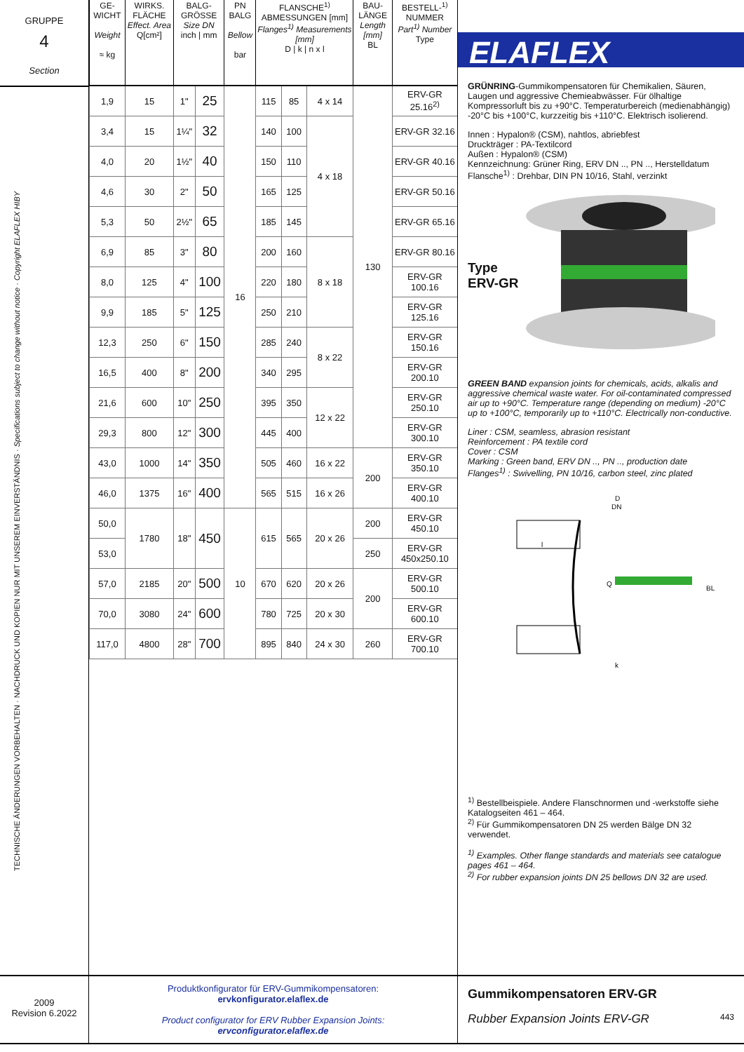GRUPPE
4
Section
TECHNISCHE ÄNDERUNGEN VORBEHALTEN · NACHDRUCK UND KOPIEN NUR MIT UNSEREM EINVERSTÄNDNIS · Specifications subject to change without notice · Copyright ELAFLEX HIBY
| GE-WICHT Weight ≈ kg | WIRKS. FLÄCHE Effect. Area Q[cm²] | BALG-GRÖSSE Size DN inch / mm | | PN BALG Bellow bar | FLANSCHE<sup>1)</sup> ABMESSUNGEN [mm] Flanges<sup>1)</sup> Measurements [mm] D / k / n x l | | | BAU-LÄNGE Length [mm] BL | BESTELL-<sup>1)</sup> NUMMER Part<sup>1)</sup> Number Type |
| --- | --- | --- | --- | --- | --- | --- | --- | --- | --- |
| 1,9 | 15 | 1" | 25 | 16 | 115 | 85 | 4 x 14 | 130 | ERV-GR 25.16<sup>2)</sup> |
| 3,4 | 15 | 1¼" | 32 | | 140 | 100 | 4 x 18 | | ERV-GR 32.16 |
| 4,0 | 20 | 1½" | 40 | | 150 | 110 | | | ERV-GR 40.16 |
| 4,6 | 30 | 2" | 50 | | 165 | 125 | | | ERV-GR 50.16 |
| 5,3 | 50 | 2½" | 65 | | 185 | 145 | | | ERV-GR 65.16 |
| 6,9 | 85 | 3" | 80 | | 200 | 160 | 8 x 18 | | ERV-GR 80.16 |
| 8,0 | 125 | 4" | 100 | | 220 | 180 | | | ERV-GR 100.16 |
| 9,9 | 185 | 5" | 125 | | 250 | 210 | | | ERV-GR 125.16 |
| 12,3 | 250 | 6" | 150 | | 285 | 240 | 8 x 22 | | ERV-GR 150.16 |
| 16,5 | 400 | 8" | 200 | | 340 | 295 | | | ERV-GR 200.10 |
| 21,6 | 600 | 10" | 250 | | 395 | 350 | 12 x 22 | | ERV-GR 250.10 |
| 29,3 | 800 | 12" | 300 | | 445 | 400 | | | ERV-GR 300.10 |
| 43,0 | 1000 | 14" | 350 | | 505 | 460 | 16 x 22 | 200 | ERV-GR 350.10 |
| 46,0 | 1375 | 16" | 400 | | 565 | 515 | 16 x 26 | | ERV-GR 400.10 |
| 50,0 | 1780 | 18" | 450 | 10 | 615 | 565 | 20 x 26 | 200 | ERV-GR 450.10 |
| 53,0 | | | | | | | | 250 | ERV-GR 450x250.10 |
| 57,0 | 2185 | 20" | 500 | | 670 | 620 | 20 x 26 | 200 | ERV-GR 500.10 |
| 70,0 | 3080 | 24" | 600 | | 780 | 725 | 20 x 30 | | ERV-GR 600.10 |
| 117,0 | 4800 | 28" | 700 | | 895 | 840 | 24 x 30 | 260 | ERV-GR 700.10 |
ELAFLEX
GRÜNRING-Gummikompensatoren für Chemikalien, Säuren, Laugen und aggressive Chemieabwässer. Für ölhaltige Kompressorluft bis zu +90°C. Temperaturbereich (medienabhängig) -20°C bis +100°C, kurzzeitig bis +110°C. Elektrisch isolierend.
Innen : Hypalon® (CSM), nahtlos, abriebfest
Druckträger : PA-Textilcord
Außen : Hypalon® (CSM)
Kennzeichnung: Grüner Ring, ERV DN .., PN .., Herstelldatum
Flansche<sup>1)</sup> : Drehbar, DIN PN 10/16, Stahl, verzinkt
Type
ERV-GR
GREEN BAND expansion joints for chemicals, acids, alkalis and aggressive chemical waste water. For oil-contaminated compressed air up to +90°C. Temperature range (depending on medium) -20°C up to +100°C, temporarily up to +110°C. Electrically non-conductive.
Liner : CSM, seamless, abrasion resistant
Reinforcement : PA textile cord
Cover : CSM
Marking : Green band, ERV DN .., PN .., production date
Flanges<sup>1)</sup> : Swivelling, PN 10/16, carbon steel, zinc plated
D
DN
Q
BL
l
k
<sup>1)</sup> Bestellbeispiele. Andere Flanschnormen und -werkstoffe siehe Katalogseiten 461 – 464.
<sup>2)</sup> Für Gummikompensatoren DN 25 werden Bälge DN 32 verwendet.
<sup>1)</sup> Examples. Other flange standards and materials see catalogue pages 461 – 464.
<sup>2)</sup> For rubber expansion joints DN 25 bellows DN 32 are used.
2009
Revision 6.2022
Produktkonfigurator für ERV-Gummikompensatoren:
ervkonfigurator.elaflex.de
Product configurator for ERV Rubber Expansion Joints:
ervconfigurator.elaflex.de
Gummikompensatoren ERV-GR
Rubber Expansion Joints ERV-GR 443